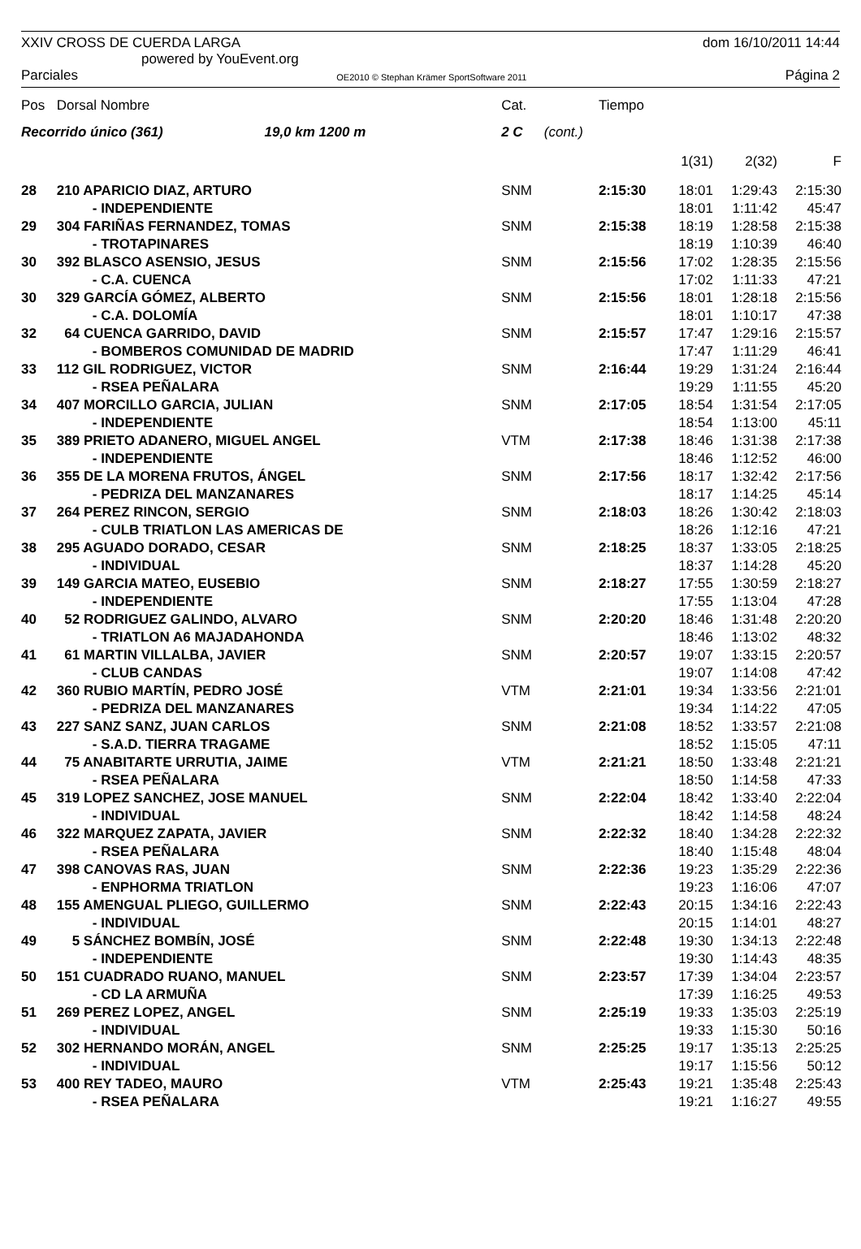XXIV CROSS DE CUERDA LARGA
powered by YouEvent.org
dom 16/10/2011 14:44
Parciales
OE2010 © Stephan Krämer SportSoftware 2011
Página 2
| Pos | Dorsal Nombre | | Cat. | | Tiempo | | | |
| --- | --- | --- | --- | --- | --- | --- | --- | --- |
| Recorrido único (361) 19,0 km 1200 m | | | 2 C | (cont.) | | | | |
| | | | | | | 1(31) | 2(32) | F |
| 28 | 210 APARICIO DIAZ, ARTURO | | SNM | | 2:15:30 | 18:01 | 1:29:43 | 2:15:30 |
| | - INDEPENDIENTE | | | | | 18:01 | 1:11:42 | 45:47 |
| 29 | 304 FARIÑAS FERNANDEZ, TOMAS | | SNM | | 2:15:38 | 18:19 | 1:28:58 | 2:15:38 |
| | - TROTAPINARES | | | | | 18:19 | 1:10:39 | 46:40 |
| 30 | 392 BLASCO ASENSIO, JESUS | | SNM | | 2:15:56 | 17:02 | 1:28:35 | 2:15:56 |
| | - C.A. CUENCA | | | | | 17:02 | 1:11:33 | 47:21 |
| 30 | 329 GARCÍA GÓMEZ, ALBERTO | | SNM | | 2:15:56 | 18:01 | 1:28:18 | 2:15:56 |
| | - C.A. DOLOMÍA | | | | | 18:01 | 1:10:17 | 47:38 |
| 32 | 64 CUENCA GARRIDO, DAVID | | SNM | | 2:15:57 | 17:47 | 1:29:16 | 2:15:57 |
| | - BOMBEROS COMUNIDAD DE MADRID | | | | | 17:47 | 1:11:29 | 46:41 |
| 33 | 112 GIL RODRIGUEZ, VICTOR | | SNM | | 2:16:44 | 19:29 | 1:31:24 | 2:16:44 |
| | - RSEA PEÑALARA | | | | | 19:29 | 1:11:55 | 45:20 |
| 34 | 407 MORCILLO GARCIA, JULIAN | | SNM | | 2:17:05 | 18:54 | 1:31:54 | 2:17:05 |
| | - INDEPENDIENTE | | | | | 18:54 | 1:13:00 | 45:11 |
| 35 | 389 PRIETO ADANERO, MIGUEL ANGEL | | VTM | | 2:17:38 | 18:46 | 1:31:38 | 2:17:38 |
| | - INDEPENDIENTE | | | | | 18:46 | 1:12:52 | 46:00 |
| 36 | 355 DE LA MORENA FRUTOS, ÁNGEL | | SNM | | 2:17:56 | 18:17 | 1:32:42 | 2:17:56 |
| | - PEDRIZA DEL MANZANARES | | | | | 18:17 | 1:14:25 | 45:14 |
| 37 | 264 PEREZ RINCON, SERGIO | | SNM | | 2:18:03 | 18:26 | 1:30:42 | 2:18:03 |
| | - CULB TRIATLON LAS AMERICAS DE | | | | | 18:26 | 1:12:16 | 47:21 |
| 38 | 295 AGUADO DORADO, CESAR | | SNM | | 2:18:25 | 18:37 | 1:33:05 | 2:18:25 |
| | - INDIVIDUAL | | | | | 18:37 | 1:14:28 | 45:20 |
| 39 | 149 GARCIA MATEO, EUSEBIO | | SNM | | 2:18:27 | 17:55 | 1:30:59 | 2:18:27 |
| | - INDEPENDIENTE | | | | | 17:55 | 1:13:04 | 47:28 |
| 40 | 52 RODRIGUEZ GALINDO, ALVARO | | SNM | | 2:20:20 | 18:46 | 1:31:48 | 2:20:20 |
| | - TRIATLON A6 MAJADAHONDA | | | | | 18:46 | 1:13:02 | 48:32 |
| 41 | 61 MARTIN VILLALBA, JAVIER | | SNM | | 2:20:57 | 19:07 | 1:33:15 | 2:20:57 |
| | - CLUB CANDAS | | | | | 19:07 | 1:14:08 | 47:42 |
| 42 | 360 RUBIO MARTÍN, PEDRO JOSÉ | | VTM | | 2:21:01 | 19:34 | 1:33:56 | 2:21:01 |
| | - PEDRIZA DEL MANZANARES | | | | | 19:34 | 1:14:22 | 47:05 |
| 43 | 227 SANZ SANZ, JUAN CARLOS | | SNM | | 2:21:08 | 18:52 | 1:33:57 | 2:21:08 |
| | - S.A.D. TIERRA TRAGAME | | | | | 18:52 | 1:15:05 | 47:11 |
| 44 | 75 ANABITARTE URRUTIA, JAIME | | VTM | | 2:21:21 | 18:50 | 1:33:48 | 2:21:21 |
| | - RSEA PEÑALARA | | | | | 18:50 | 1:14:58 | 47:33 |
| 45 | 319 LOPEZ SANCHEZ, JOSE MANUEL | | SNM | | 2:22:04 | 18:42 | 1:33:40 | 2:22:04 |
| | - INDIVIDUAL | | | | | 18:42 | 1:14:58 | 48:24 |
| 46 | 322 MARQUEZ ZAPATA, JAVIER | | SNM | | 2:22:32 | 18:40 | 1:34:28 | 2:22:32 |
| | - RSEA PEÑALARA | | | | | 18:40 | 1:15:48 | 48:04 |
| 47 | 398 CANOVAS RAS, JUAN | | SNM | | 2:22:36 | 19:23 | 1:35:29 | 2:22:36 |
| | - ENPHORMA TRIATLON | | | | | 19:23 | 1:16:06 | 47:07 |
| 48 | 155 AMENGUAL PLIEGO, GUILLERMO | | SNM | | 2:22:43 | 20:15 | 1:34:16 | 2:22:43 |
| | - INDIVIDUAL | | | | | 20:15 | 1:14:01 | 48:27 |
| 49 | 5 SÁNCHEZ BOMBÍN, JOSÉ | | SNM | | 2:22:48 | 19:30 | 1:34:13 | 2:22:48 |
| | - INDEPENDIENTE | | | | | 19:30 | 1:14:43 | 48:35 |
| 50 | 151 CUADRADO RUANO, MANUEL | | SNM | | 2:23:57 | 17:39 | 1:34:04 | 2:23:57 |
| | - CD LA ARMUÑA | | | | | 17:39 | 1:16:25 | 49:53 |
| 51 | 269 PEREZ LOPEZ, ANGEL | | SNM | | 2:25:19 | 19:33 | 1:35:03 | 2:25:19 |
| | - INDIVIDUAL | | | | | 19:33 | 1:15:30 | 50:16 |
| 52 | 302 HERNANDO MORÁN, ANGEL | | SNM | | 2:25:25 | 19:17 | 1:35:13 | 2:25:25 |
| | - INDIVIDUAL | | | | | 19:17 | 1:15:56 | 50:12 |
| 53 | 400 REY TADEO, MAURO | | VTM | | 2:25:43 | 19:21 | 1:35:48 | 2:25:43 |
| | - RSEA PEÑALARA | | | | | 19:21 | 1:16:27 | 49:55 |